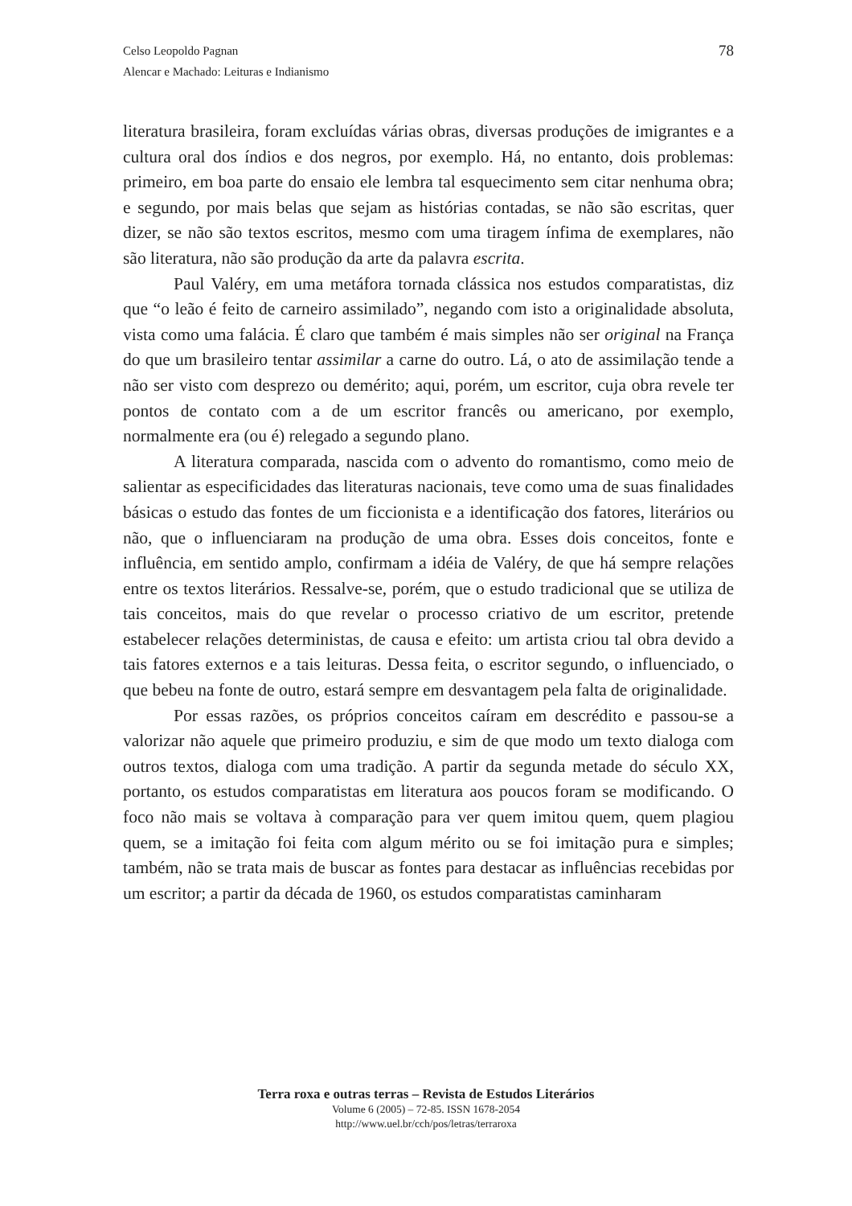78 Celso Leopoldo Pagnan
Alencar e Machado: Leituras e Indianismo
literatura brasileira, foram excluídas várias obras, diversas produções de imigrantes e a cultura oral dos índios e dos negros, por exemplo. Há, no entanto, dois problemas: primeiro, em boa parte do ensaio ele lembra tal esquecimento sem citar nenhuma obra; e segundo, por mais belas que sejam as histórias contadas, se não são escritas, quer dizer, se não são textos escritos, mesmo com uma tiragem ínfima de exemplares, não são literatura, não são produção da arte da palavra escrita.
Paul Valéry, em uma metáfora tornada clássica nos estudos comparatistas, diz que “o leão é feito de carneiro assimilado”, negando com isto a originalidade absoluta, vista como uma falácia. É claro que também é mais simples não ser original na França do que um brasileiro tentar assimilar a carne do outro. Lá, o ato de assimilação tende a não ser visto com desprezo ou demérito; aqui, porém, um escritor, cuja obra revele ter pontos de contato com a de um escritor francês ou americano, por exemplo, normalmente era (ou é) relegado a segundo plano.
A literatura comparada, nascida com o advento do romantismo, como meio de salientar as especificidades das literaturas nacionais, teve como uma de suas finalidades básicas o estudo das fontes de um ficcionista e a identificação dos fatores, literários ou não, que o influenciaram na produção de uma obra. Esses dois conceitos, fonte e influência, em sentido amplo, confirmam a idéia de Valéry, de que há sempre relações entre os textos literários. Ressalve-se, porém, que o estudo tradicional que se utiliza de tais conceitos, mais do que revelar o processo criativo de um escritor, pretende estabelecer relações deterministas, de causa e efeito: um artista criou tal obra devido a tais fatores externos e a tais leituras. Dessa feita, o escritor segundo, o influenciado, o que bebeu na fonte de outro, estará sempre em desvantagem pela falta de originalidade.
Por essas razões, os próprios conceitos caíram em descrédito e passou-se a valorizar não aquele que primeiro produziu, e sim de que modo um texto dialoga com outros textos, dialoga com uma tradição. A partir da segunda metade do século XX, portanto, os estudos comparatistas em literatura aos poucos foram se modificando. O foco não mais se voltava à comparação para ver quem imitou quem, quem plagiou quem, se a imitação foi feita com algum mérito ou se foi imitação pura e simples; também, não se trata mais de buscar as fontes para destacar as influências recebidas por um escritor; a partir da década de 1960, os estudos comparatistas caminharam
Terra roxa e outras terras – Revista de Estudos Literários
Volume 6 (2005) – 72-85. ISSN 1678-2054
http://www.uel.br/cch/pos/letras/terraroxa